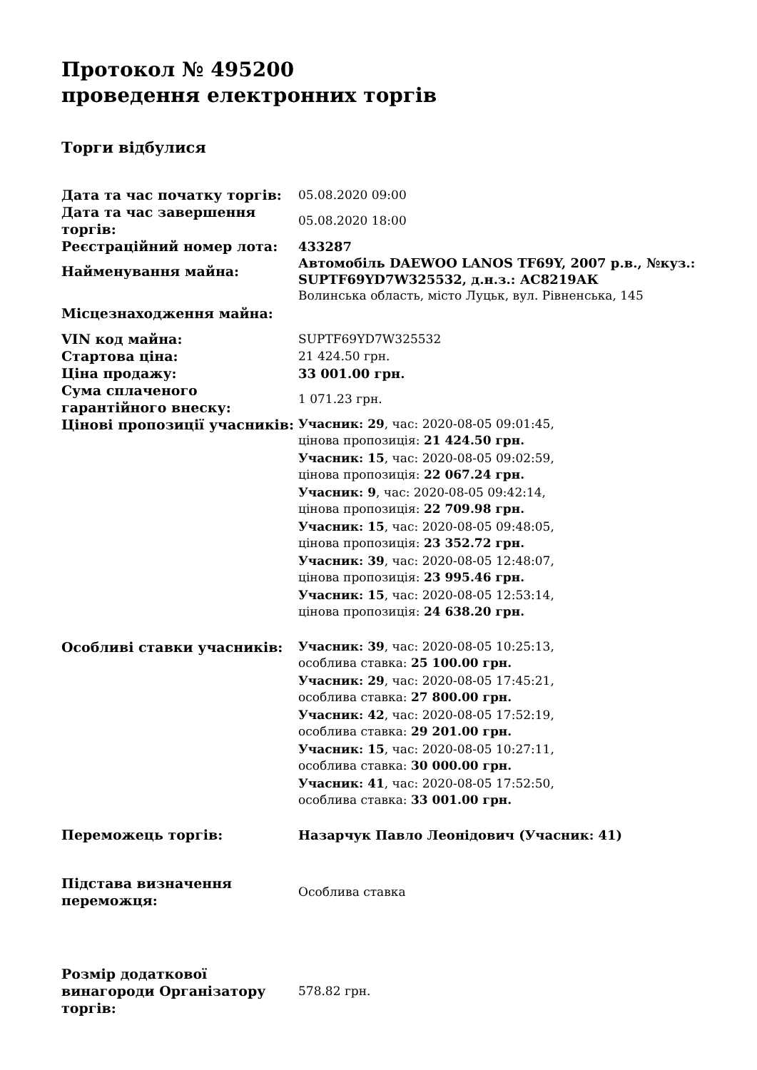Протокол № 495200
проведення електронних торгів
Торги відбулися
| Дата та час початку торгів: | 05.08.2020 09:00 |
| Дата та час завершення торгів: | 05.08.2020 18:00 |
| Реєстраційний номер лота: | 433287 |
| Найменування майна: | Автомобіль DAEWOO LANOS TF69Y, 2007 р.в., №куз.: SUPTF69YD7W325532, д.н.з.: АС8219АК |
| Місцезнаходження майна: | Волинська область, місто Луцьк, вул. Рівненська, 145 |
| VIN код майна: | SUPTF69YD7W325532 |
| Стартова ціна: | 21 424.50 грн. |
| Ціна продажу: | 33 001.00 грн. |
| Сума сплаченого гарантійного внеску: | 1 071.23 грн. |
| Цінові пропозиції учасників: | Учасник: 29 , час: 2020-08-05 09:01:45, цінова пропозиція: 21 424.50 грн. Учасник: 15 , час: 2020-08-05 09:02:59, цінова пропозиція: 22 067.24 грн. Учасник: 9 , час: 2020-08-05 09:42:14, цінова пропозиція: 22 709.98 грн. Учасник: 15 , час: 2020-08-05 09:48:05, цінова пропозиція: 23 352.72 грн. Учасник: 39 , час: 2020-08-05 12:48:07, цінова пропозиція: 23 995.46 грн. Учасник: 15 , час: 2020-08-05 12:53:14, цінова пропозиція: 24 638.20 грн. |
| Особливі ставки учасників: | Учасник: 39 , час: 2020-08-05 10:25:13, особлива ставка: 25 100.00 грн. Учасник: 29 , час: 2020-08-05 17:45:21, особлива ставка: 27 800.00 грн. Учасник: 42 , час: 2020-08-05 17:52:19, особлива ставка: 29 201.00 грн. Учасник: 15 , час: 2020-08-05 10:27:11, особлива ставка: 30 000.00 грн. Учасник: 41 , час: 2020-08-05 17:52:50, особлива ставка: 33 001.00 грн. |
| Переможець торгів: | Назарчук Павло Леонідович (Учасник: 41) |
| Підстава визначення переможця: | Особлива ставка |
| Розмір додаткової винагороди Організатору торгів: | 578.82 грн. |